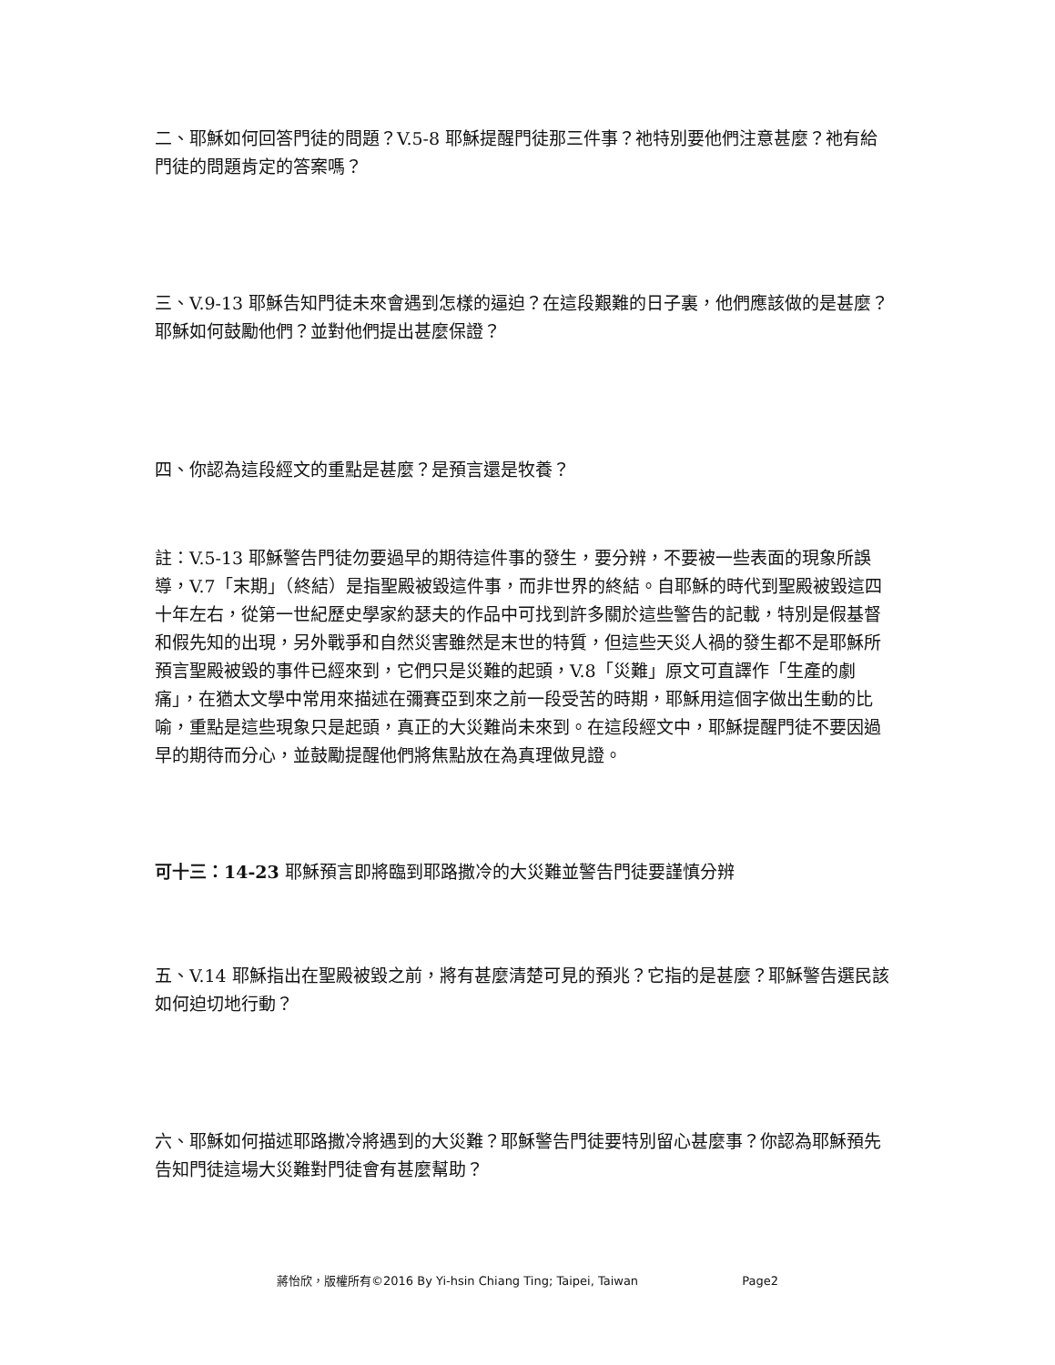二、耶穌如何回答門徒的問題？V.5-8 耶穌提醒門徒那三件事？祂特別要他們注意甚麼？祂有給門徒的問題肯定的答案嗎？
三、V.9-13 耶穌告知門徒未來會遇到怎樣的逼迫？在這段艱難的日子裏，他們應該做的是甚麼？耶穌如何鼓勵他們？並對他們提出甚麼保證？
四、你認為這段經文的重點是甚麼？是預言還是牧養？
註：V.5-13 耶穌警告門徒勿要過早的期待這件事的發生，要分辨，不要被一些表面的現象所誤導，V.7「末期」（終結）是指聖殿被毀這件事，而非世界的終結。自耶穌的時代到聖殿被毀這四十年左右，從第一世紀歷史學家約瑟夫的作品中可找到許多關於這些警告的記載，特別是假基督和假先知的出現，另外戰爭和自然災害雖然是末世的特質，但這些天災人禍的發生都不是耶穌所預言聖殿被毀的事件已經來到，它們只是災難的起頭，V.8「災難」原文可直譯作「生產的劇痛」，在猶太文學中常用來描述在彌賽亞到來之前一段受苦的時期，耶穌用這個字做出生動的比喻，重點是這些現象只是起頭，真正的大災難尚未來到。在這段經文中，耶穌提醒門徒不要因過早的期待而分心，並鼓勵提醒他們將焦點放在為真理做見證。
可十三：14-23 耶穌預言即將臨到耶路撒冷的大災難並警告門徒要謹慎分辨
五、V.14 耶穌指出在聖殿被毀之前，將有甚麼清楚可見的預兆？它指的是甚麼？耶穌警告選民該如何迫切地行動？
六、耶穌如何描述耶路撒冷將遇到的大災難？耶穌警告門徒要特別留心甚麼事？你認為耶穌預先告知門徒這場大災難對門徒會有甚麼幫助？
蔣怡欣，版權所有©2016 By Yi-hsin Chiang Ting; Taipei, Taiwan Page2